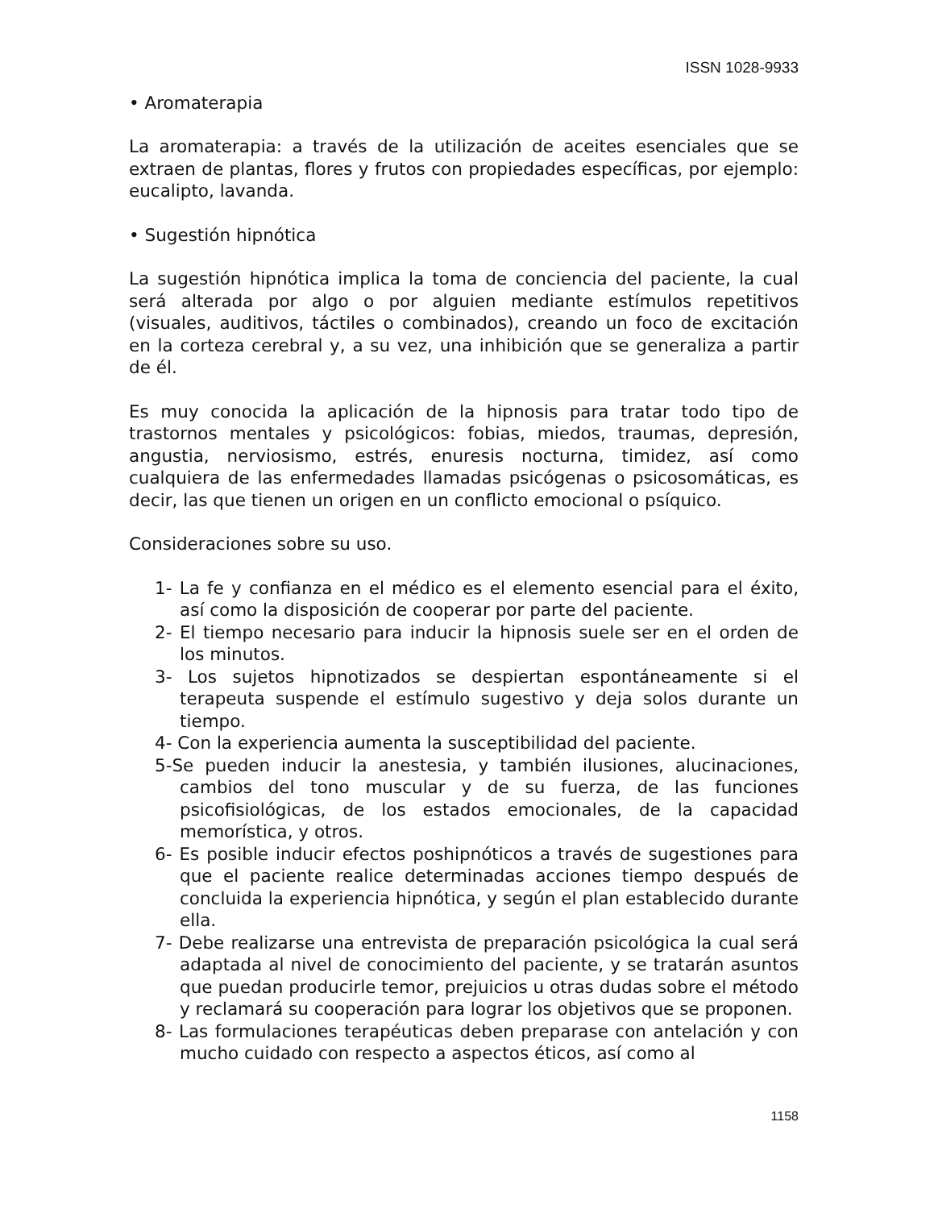ISSN 1028-9933
• Aromaterapia
La aromaterapia: a través de la utilización de aceites esenciales que se extraen de plantas, flores y frutos con propiedades específicas, por ejemplo: eucalipto, lavanda.
• Sugestión hipnótica
La sugestión hipnótica implica la toma de conciencia del paciente, la cual será alterada por algo o por alguien mediante estímulos repetitivos (visuales, auditivos, táctiles o combinados), creando un foco de excitación en la corteza cerebral y, a su vez, una inhibición que se generaliza a partir de él.
Es muy conocida la aplicación de la hipnosis para tratar todo tipo de trastornos mentales y psicológicos: fobias, miedos, traumas, depresión, angustia, nerviosismo, estrés, enuresis nocturna, timidez, así como cualquiera de las enfermedades llamadas psicógenas o psicosomáticas, es decir, las que tienen un origen en un conflicto emocional o psíquico.
Consideraciones sobre su uso.
1- La fe y confianza en el médico es el elemento esencial para el éxito, así como la disposición de cooperar por parte del paciente.
2- El tiempo necesario para inducir la hipnosis suele ser en el orden de los minutos.
3- Los sujetos hipnotizados se despiertan espontáneamente si el terapeuta suspende el estímulo sugestivo y deja solos durante un tiempo.
4- Con la experiencia aumenta la susceptibilidad del paciente.
5-Se pueden inducir la anestesia, y también ilusiones, alucinaciones, cambios del tono muscular y de su fuerza, de las funciones psicofisiológicas, de los estados emocionales, de la capacidad memorística, y otros.
6- Es posible inducir efectos poshipnóticos a través de sugestiones para que el paciente realice determinadas acciones tiempo después de concluida la experiencia hipnótica, y según el plan establecido durante ella.
7- Debe realizarse una entrevista de preparación psicológica la cual será adaptada al nivel de conocimiento del paciente, y se tratarán asuntos que puedan producirle temor, prejuicios u otras dudas sobre el método y reclamará su cooperación para lograr los objetivos que se proponen.
8- Las formulaciones terapéuticas deben preparase con antelación y con mucho cuidado con respecto a aspectos éticos, así como al
1158